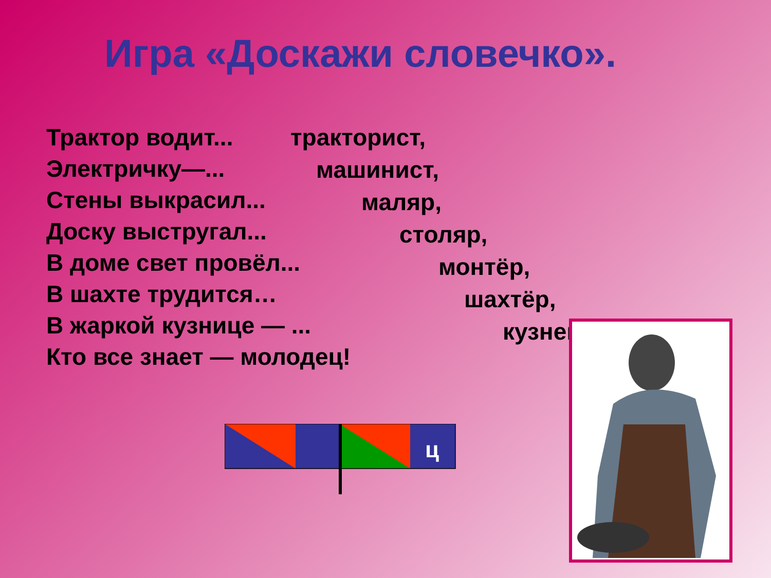Игра «Доскажи словечко».
Трактор водит... тракторист,
Электричку—... машинист,
Стены выкрасил... маляр,
Доску выстругал... столяр,
В доме свет провёл... монтёр,
В шахте трудится… шахтёр,
В жаркой кузнице — ... кузнец,
Кто все знает — молодец!
ц